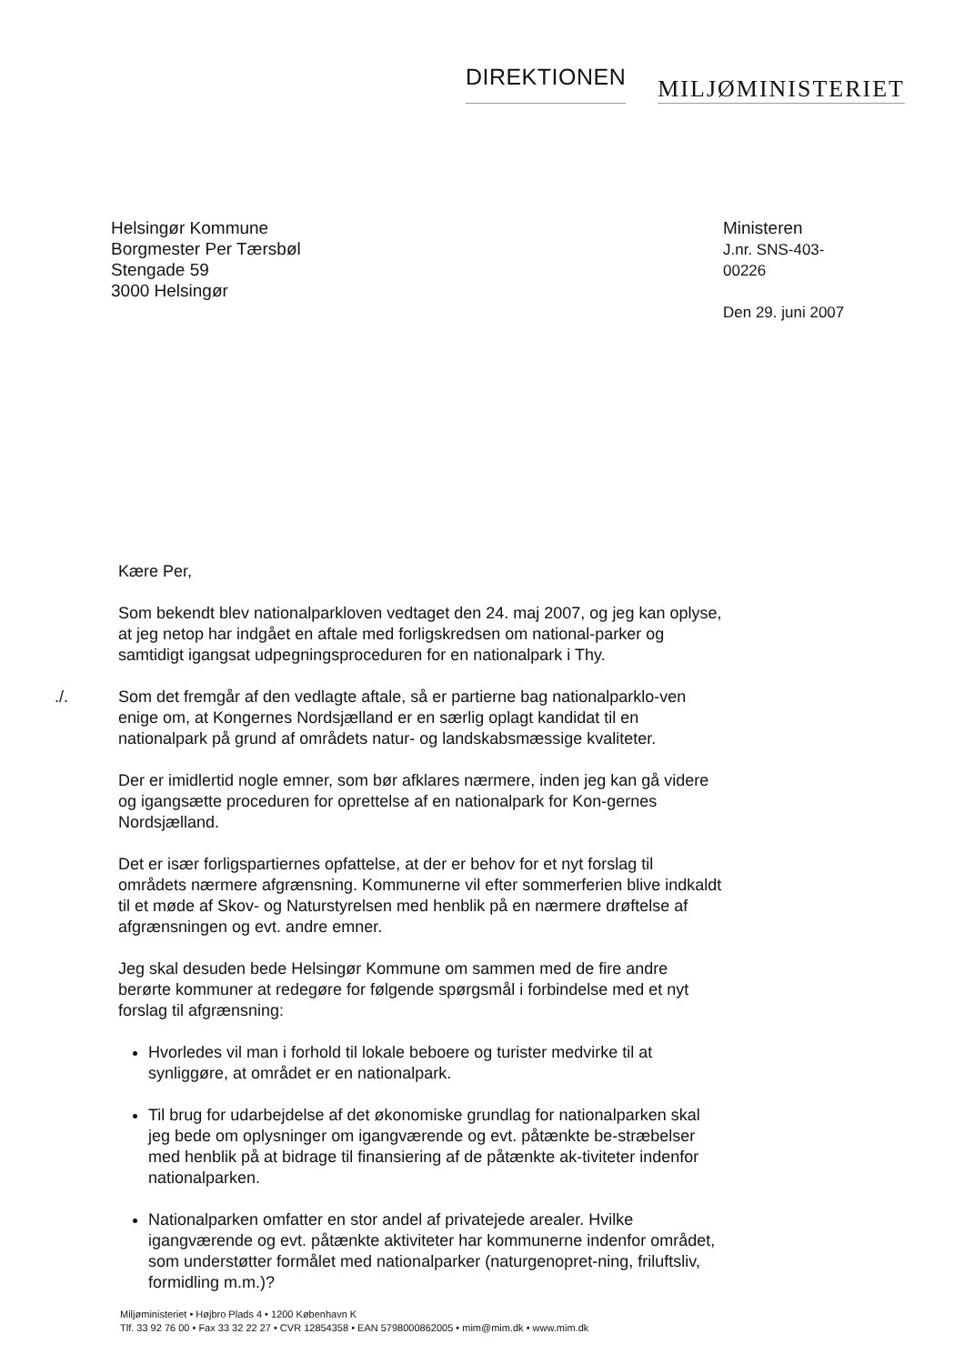DIREKTIONEN
MILJØMINISTERIET
Helsingør Kommune
Borgmester Per Tærsbøl
Stengade 59
3000 Helsingør
Ministeren
J.nr. SNS-403-00226
Den 29. juni 2007
Kære Per,
Som bekendt blev nationalparkloven vedtaget den 24. maj 2007, og jeg kan oplyse, at jeg netop har indgået en aftale med forligskredsen om national-parker og samtidigt igangsat udpegningsproceduren for en nationalpark i Thy.
./. Som det fremgår af den vedlagte aftale, så er partierne bag nationalparklo-ven enige om, at Kongernes Nordsjælland er en særlig oplagt kandidat til en nationalpark på grund af områdets natur- og landskabsmæssige kvaliteter.
Der er imidlertid nogle emner, som bør afklares nærmere, inden jeg kan gå videre og igangsætte proceduren for oprettelse af en nationalpark for Kon-gernes Nordsjælland.
Det er især forligspartiernes opfattelse, at der er behov for et nyt forslag til områdets nærmere afgrænsning. Kommunerne vil efter sommerferien blive indkaldt til et møde af Skov- og Naturstyrelsen med henblik på en nærmere drøftelse af afgrænsningen og evt. andre emner.
Jeg skal desuden bede Helsingør Kommune om sammen med de fire andre berørte kommuner at redegøre for følgende spørgsmål i forbindelse med et nyt forslag til afgrænsning:
Hvorledes vil man i forhold til lokale beboere og turister medvirke til at synliggøre, at området er en nationalpark.
Til brug for udarbejdelse af det økonomiske grundlag for nationalparken skal jeg bede om oplysninger om igangværende og evt. påtænkte be-stræbelser med henblik på at bidrage til finansiering af de påtænkte ak-tiviteter indenfor nationalparken.
Nationalparken omfatter en stor andel af privatejede arealer. Hvilke igangværende og evt. påtænkte aktiviteter har kommunerne indenfor området, som understøtter formålet med nationalparker (naturgenopret-ning, friluftsliv, formidling m.m.)?
Miljøministeriet • Højbro Plads 4 • 1200 København K
Tlf. 33 92 76 00 • Fax 33 32 22 27 • CVR 12854358 • EAN 5798000862005 • mim@mim.dk • www.mim.dk